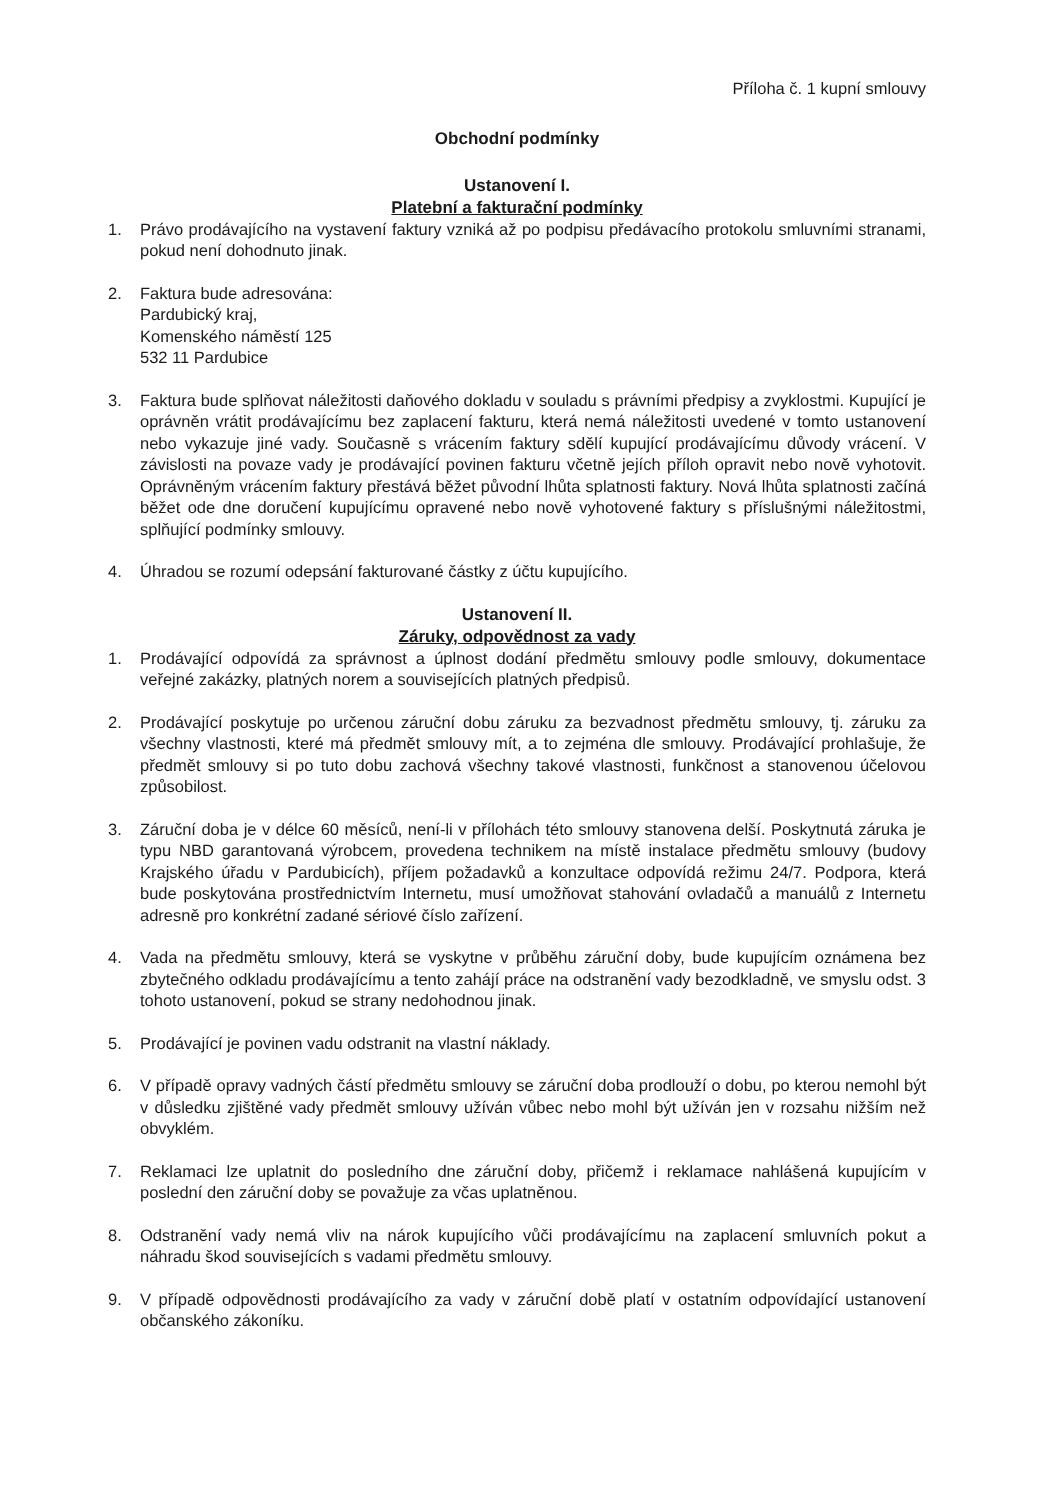Příloha č. 1 kupní smlouvy
Obchodní podmínky
Ustanovení I.
Platební a fakturační podmínky
1. Právo prodávajícího na vystavení faktury vzniká až po podpisu předávacího protokolu smluvními stranami, pokud není dohodnuto jinak.
2. Faktura bude adresována:
Pardubický kraj,
Komenského náměstí 125
532 11 Pardubice
3. Faktura bude splňovat náležitosti daňového dokladu v souladu s právními předpisy a zvyklostmi. Kupující je oprávněn vrátit prodávajícímu bez zaplacení fakturu, která nemá náležitosti uvedené v tomto ustanovení nebo vykazuje jiné vady. Současně s vrácením faktury sdělí kupující prodávajícímu důvody vrácení. V závislosti na povaze vady je prodávající povinen fakturu včetně jejích příloh opravit nebo nově vyhotovit. Oprávněným vrácením faktury přestává běžet původní lhůta splatnosti faktury. Nová lhůta splatnosti začíná běžet ode dne doručení kupujícímu opravené nebo nově vyhotovené faktury s příslušnými náležitostmi, splňující podmínky smlouvy.
4. Úhradou se rozumí odepsání fakturované částky z účtu kupujícího.
Ustanovení II.
Záruky, odpovědnost za vady
1. Prodávající odpovídá za správnost a úplnost dodání předmětu smlouvy podle smlouvy, dokumentace veřejné zakázky, platných norem a souvisejících platných předpisů.
2. Prodávající poskytuje po určenou záruční dobu záruku za bezvadnost předmětu smlouvy, tj. záruku za všechny vlastnosti, které má předmět smlouvy mít, a to zejména dle smlouvy. Prodávající prohlašuje, že předmět smlouvy si po tuto dobu zachová všechny takové vlastnosti, funkčnost a stanovenou účelovou způsobilost.
3. Záruční doba je v délce 60 měsíců, není-li v přílohách této smlouvy stanovena delší. Poskytnutá záruka je typu NBD garantovaná výrobcem, provedena technikem na místě instalace předmětu smlouvy (budovy Krajského úřadu v Pardubicích), příjem požadavků a konzultace odpovídá režimu 24/7. Podpora, která bude poskytována prostřednictvím Internetu, musí umožňovat stahování ovladačů a manuálů z Internetu adresně pro konkrétní zadané sériové číslo zařízení.
4. Vada na předmětu smlouvy, která se vyskytne v průběhu záruční doby, bude kupujícím oznámena bez zbytečného odkladu prodávajícímu a tento zahájí práce na odstranění vady bezodkladně, ve smyslu odst. 3 tohoto ustanovení, pokud se strany nedohodnou jinak.
5. Prodávající je povinen vadu odstranit na vlastní náklady.
6. V případě opravy vadných částí předmětu smlouvy se záruční doba prodlouží o dobu, po kterou nemohl být v důsledku zjištěné vady předmět smlouvy užíván vůbec nebo mohl být užíván jen v rozsahu nižším než obvyklém.
7. Reklamaci lze uplatnit do posledního dne záruční doby, přičemž i reklamace nahlášená kupujícím v poslední den záruční doby se považuje za včas uplatněnou.
8. Odstranění vady nemá vliv na nárok kupujícího vůči prodávajícímu na zaplacení smluvních pokut a náhradu škod souvisejících s vadami předmětu smlouvy.
9. V případě odpovědnosti prodávajícího za vady v záruční době platí v ostatním odpovídající ustanovení občanského zákoníku.